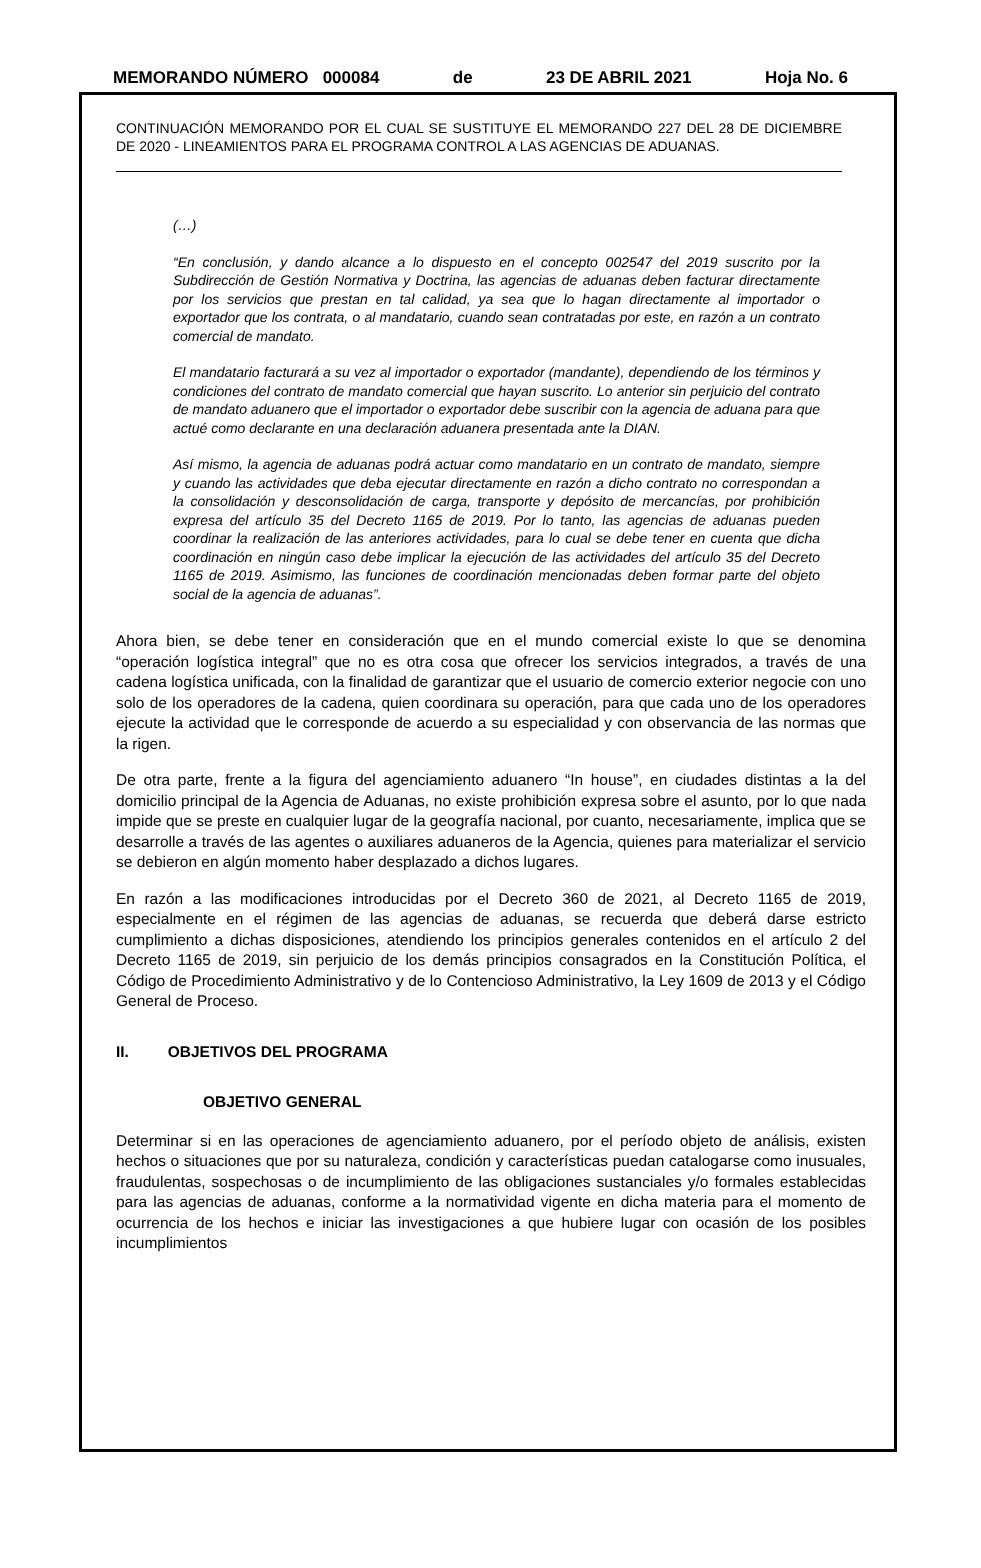MEMORANDO NÚMERO 000084 de 23 DE ABRIL 2021 Hoja No. 6
CONTINUACIÓN MEMORANDO POR EL CUAL SE SUSTITUYE EL MEMORANDO 227 DEL 28 DE DICIEMBRE DE 2020 - LINEAMIENTOS PARA EL PROGRAMA CONTROL A LAS AGENCIAS DE ADUANAS.
(…)
“En conclusión, y dando alcance a lo dispuesto en el concepto 002547 del 2019 suscrito por la Subdirección de Gestión Normativa y Doctrina, las agencias de aduanas deben facturar directamente por los servicios que prestan en tal calidad, ya sea que lo hagan directamente al importador o exportador que los contrata, o al mandatario, cuando sean contratadas por este, en razón a un contrato comercial de mandato.
El mandatario facturará a su vez al importador o exportador (mandante), dependiendo de los términos y condiciones del contrato de mandato comercial que hayan suscrito. Lo anterior sin perjuicio del contrato de mandato aduanero que el importador o exportador debe suscribir con la agencia de aduana para que actué como declarante en una declaración aduanera presentada ante la DIAN.
Así mismo, la agencia de aduanas podrá actuar como mandatario en un contrato de mandato, siempre y cuando las actividades que deba ejecutar directamente en razón a dicho contrato no correspondan a la consolidación y desconsolidación de carga, transporte y depósito de mercancías, por prohibición expresa del artículo 35 del Decreto 1165 de 2019. Por lo tanto, las agencias de aduanas pueden coordinar la realización de las anteriores actividades, para lo cual se debe tener en cuenta que dicha coordinación en ningún caso debe implicar la ejecución de las actividades del artículo 35 del Decreto 1165 de 2019. Asimismo, las funciones de coordinación mencionadas deben formar parte del objeto social de la agencia de aduanas”.
Ahora bien, se debe tener en consideración que en el mundo comercial existe lo que se denomina “operación logística integral” que no es otra cosa que ofrecer los servicios integrados, a través de una cadena logística unificada, con la finalidad de garantizar que el usuario de comercio exterior negocie con uno solo de los operadores de la cadena, quien coordinara su operación, para que cada uno de los operadores ejecute la actividad que le corresponde de acuerdo a su especialidad y con observancia de las normas que la rigen.
De otra parte, frente a la figura del agenciamiento aduanero “In house”, en ciudades distintas a la del domicilio principal de la Agencia de Aduanas, no existe prohibición expresa sobre el asunto, por lo que nada impide que se preste en cualquier lugar de la geografía nacional, por cuanto, necesariamente, implica que se desarrolle a través de las agentes o auxiliares aduaneros de la Agencia, quienes para materializar el servicio se debieron en algún momento haber desplazado a dichos lugares.
En razón a las modificaciones introducidas por el Decreto 360 de 2021, al Decreto 1165 de 2019, especialmente en el régimen de las agencias de aduanas, se recuerda que deberá darse estricto cumplimiento a dichas disposiciones, atendiendo los principios generales contenidos en el artículo 2 del Decreto 1165 de 2019, sin perjuicio de los demás principios consagrados en la Constitución Política, el Código de Procedimiento Administrativo y de lo Contencioso Administrativo, la Ley 1609 de 2013 y el Código General de Proceso.
II. OBJETIVOS DEL PROGRAMA
OBJETIVO GENERAL
Determinar si en las operaciones de agenciamiento aduanero, por el período objeto de análisis, existen hechos o situaciones que por su naturaleza, condición y características puedan catalogarse como inusuales, fraudulentas, sospechosas o de incumplimiento de las obligaciones sustanciales y/o formales establecidas para las agencias de aduanas, conforme a la normatividad vigente en dicha materia para el momento de ocurrencia de los hechos e iniciar las investigaciones a que hubiere lugar con ocasión de los posibles incumplimientos